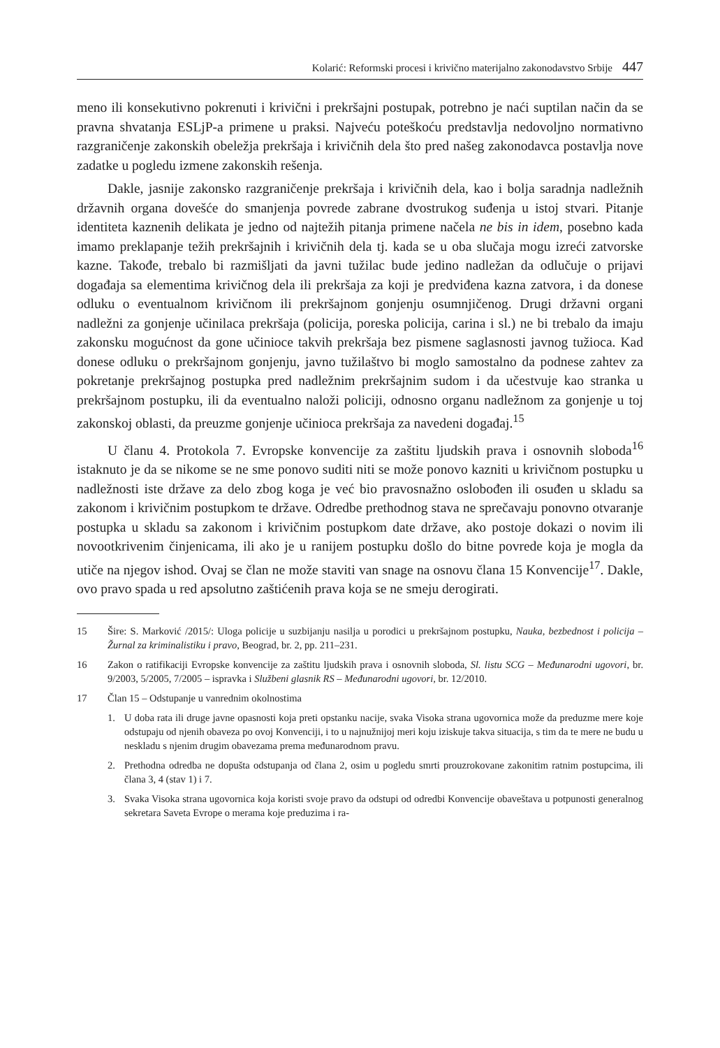Kolarić: Reformski procesi i krivično materijalno zakonodavstvo Srbije 447
meno ili konsekutivno pokrenuti i krivični i prekršajni postupak, potrebno je naći suptilan način da se pravna shvatanja ESLjP-a primene u praksi. Najveću poteškoću predstavlja nedovoljno normativno razgraničenje zakonskih obeležja prekršaja i krivičnih dela što pred našeg zakonodavca postavlja nove zadatke u pogledu izmene zakonskih rešenja.
Dakle, jasnije zakonsko razgraničenje prekršaja i krivičnih dela, kao i bolja saradnja nadležnih državnih organa dovešće do smanjenja povrede zabrane dvostrukog suđenja u istoj stvari. Pitanje identiteta kaznenih delikata je jedno od najtežih pitanja primene načela ne bis in idem, posebno kada imamo preklapanje težih prekršajnih i krivičnih dela tj. kada se u oba slučaja mogu izreći zatvorske kazne. Takođe, trebalo bi razmišljati da javni tužilac bude jedino nadležan da odlučuje o prijavi događaja sa elementima krivičnog dela ili prekršaja za koji je predviđena kazna zatvora, i da donese odluku o eventualnom krivičnom ili prekršajnom gonjenju osumnjičenog. Drugi državni organi nadležni za gonjenje učinilaca prekršaja (policija, poreska policija, carina i sl.) ne bi trebalo da imaju zakonsku mogućnost da gone učinioce takvih prekršaja bez pismene saglasnosti javnog tužioca. Kad donese odluku o prekršajnom gonjenju, javno tužilaštvo bi moglo samostalno da podnese zahtev za pokretanje prekršajnog postupka pred nadležnim prekršajnim sudom i da učestvuje kao stranka u prekršajnom postupku, ili da eventualno naloži policiji, odnosno organu nadležnom za gonjenje u toj zakonskoj oblasti, da preuzme gonjenje učinioca prekršaja za navedeni događaj.<sup>15</sup>
U članu 4. Protokola 7. Evropske konvencije za zaštitu ljudskih prava i osnovnih sloboda<sup>16</sup> istaknuto je da se nikome se ne sme ponovo suditi niti se može ponovo kazniti u krivičnom postupku u nadležnosti iste države za delo zbog koga je već bio pravosnažno oslobođen ili osuđen u skladu sa zakonom i krivičnim postupkom te države. Odredbe prethodnog stava ne sprečavaju ponovno otvaranje postupka u skladu sa zakonom i krivičnim postupkom date države, ako postoje dokazi o novim ili novootkrivenim činjenicama, ili ako je u ranijem postupku došlo do bitne povrede koja je mogla da utiče na njegov ishod. Ovaj se član ne može staviti van snage na osnovu člana 15 Konvencije<sup>17</sup>. Dakle, ovo pravo spada u red apsolutno zaštićenih prava koja se ne smeju derogirati.
15 Šire: S. Marković /2015/: Uloga policije u suzbijanju nasilja u porodici u prekršajnom postupku, Nauka, bezbednost i policija – Žurnal za kriminalistiku i pravo, Beograd, br. 2, pp. 211–231.
16 Zakon o ratifikaciji Evropske konvencije za zaštitu ljudskih prava i osnovnih sloboda, Sl. listu SCG – Međunarodni ugovori, br. 9/2003, 5/2005, 7/2005 – ispravka i Službeni glasnik RS – Međunarodni ugovori, br. 12/2010.
17 Član 15 – Odstupanje u vanrednim okolnostima
1. U doba rata ili druge javne opasnosti koja preti opstanku nacije, svaka Visoka strana ugovornica može da preduzme mere koje odstupaju od njenih obaveza po ovoj Konvenciji, i to u najnužnijoj meri koju iziskuje takva situacija, s tim da te mere ne budu u neskladu s njenim drugim obavezama prema međunarodnom pravu.
2. Prethodna odredba ne dopušta odstupanja od člana 2, osim u pogledu smrti prouzrokovane zakonitim ratnim postupcima, ili člana 3, 4 (stav 1) i 7.
3. Svaka Visoka strana ugovornica koja koristi svoje pravo da odstupi od odredbi Konvencije obaveštava u potpunosti generalnog sekretara Saveta Evrope o merama koje preduzima i ra-